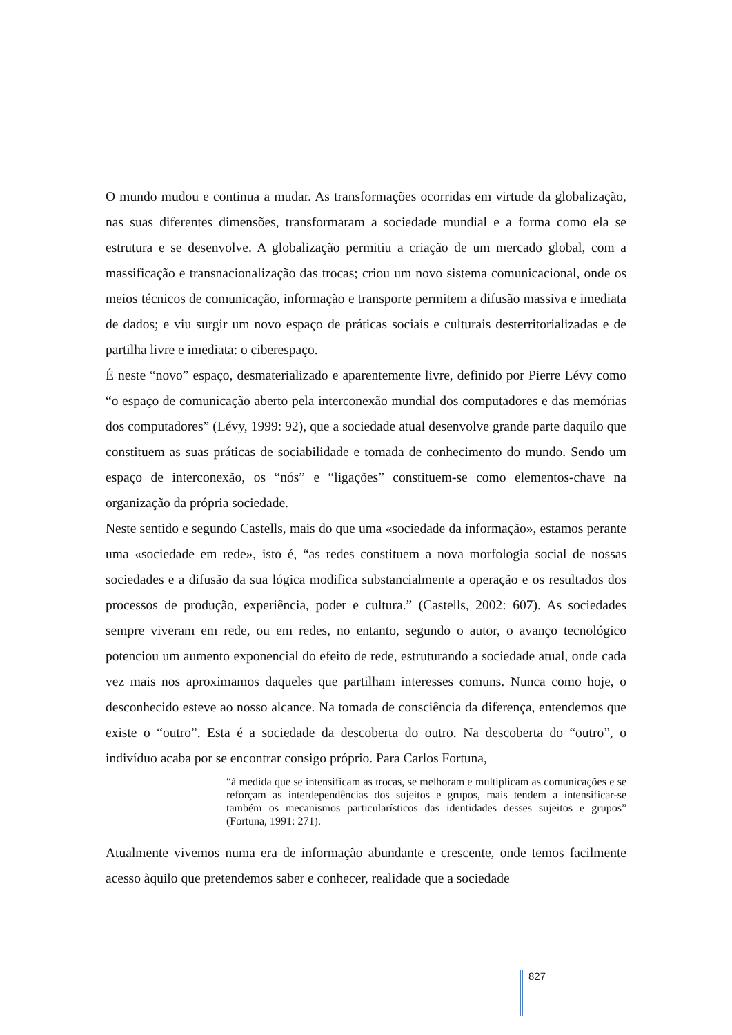O mundo mudou e continua a mudar. As transformações ocorridas em virtude da globalização, nas suas diferentes dimensões, transformaram a sociedade mundial e a forma como ela se estrutura e se desenvolve. A globalização permitiu a criação de um mercado global, com a massificação e transnacionalização das trocas; criou um novo sistema comunicacional, onde os meios técnicos de comunicação, informação e transporte permitem a difusão massiva e imediata de dados; e viu surgir um novo espaço de práticas sociais e culturais desterritorializadas e de partilha livre e imediata: o ciberespaço.
É neste “novo” espaço, desmaterializado e aparentemente livre, definido por Pierre Lévy como “o espaço de comunicação aberto pela interconexão mundial dos computadores e das memórias dos computadores” (Lévy, 1999: 92), que a sociedade atual desenvolve grande parte daquilo que constituem as suas práticas de sociabilidade e tomada de conhecimento do mundo. Sendo um espaço de interconexão, os “nós” e “ligações” constituem-se como elementos-chave na organização da própria sociedade.
Neste sentido e segundo Castells, mais do que uma «sociedade da informação», estamos perante uma «sociedade em rede», isto é, “as redes constituem a nova morfologia social de nossas sociedades e a difusão da sua lógica modifica substancialmente a operação e os resultados dos processos de produção, experiência, poder e cultura.” (Castells, 2002: 607). As sociedades sempre viveram em rede, ou em redes, no entanto, segundo o autor, o avanço tecnológico potenciou um aumento exponencial do efeito de rede, estruturando a sociedade atual, onde cada vez mais nos aproximamos daqueles que partilham interesses comuns. Nunca como hoje, o desconhecido esteve ao nosso alcance. Na tomada de consciência da diferença, entendemos que existe o “outro”. Esta é a sociedade da descoberta do outro. Na descoberta do “outro”, o indivíduo acaba por se encontrar consigo próprio. Para Carlos Fortuna,
“à medida que se intensificam as trocas, se melhoram e multiplicam as comunicações e se reforçam as interdependências dos sujeitos e grupos, mais tendem a intensificar-se também os mecanismos particularísticos das identidades desses sujeitos e grupos” (Fortuna, 1991: 271).
Atualmente vivemos numa era de informação abundante e crescente, onde temos facilmente acesso àquilo que pretendemos saber e conhecer, realidade que a sociedade
827